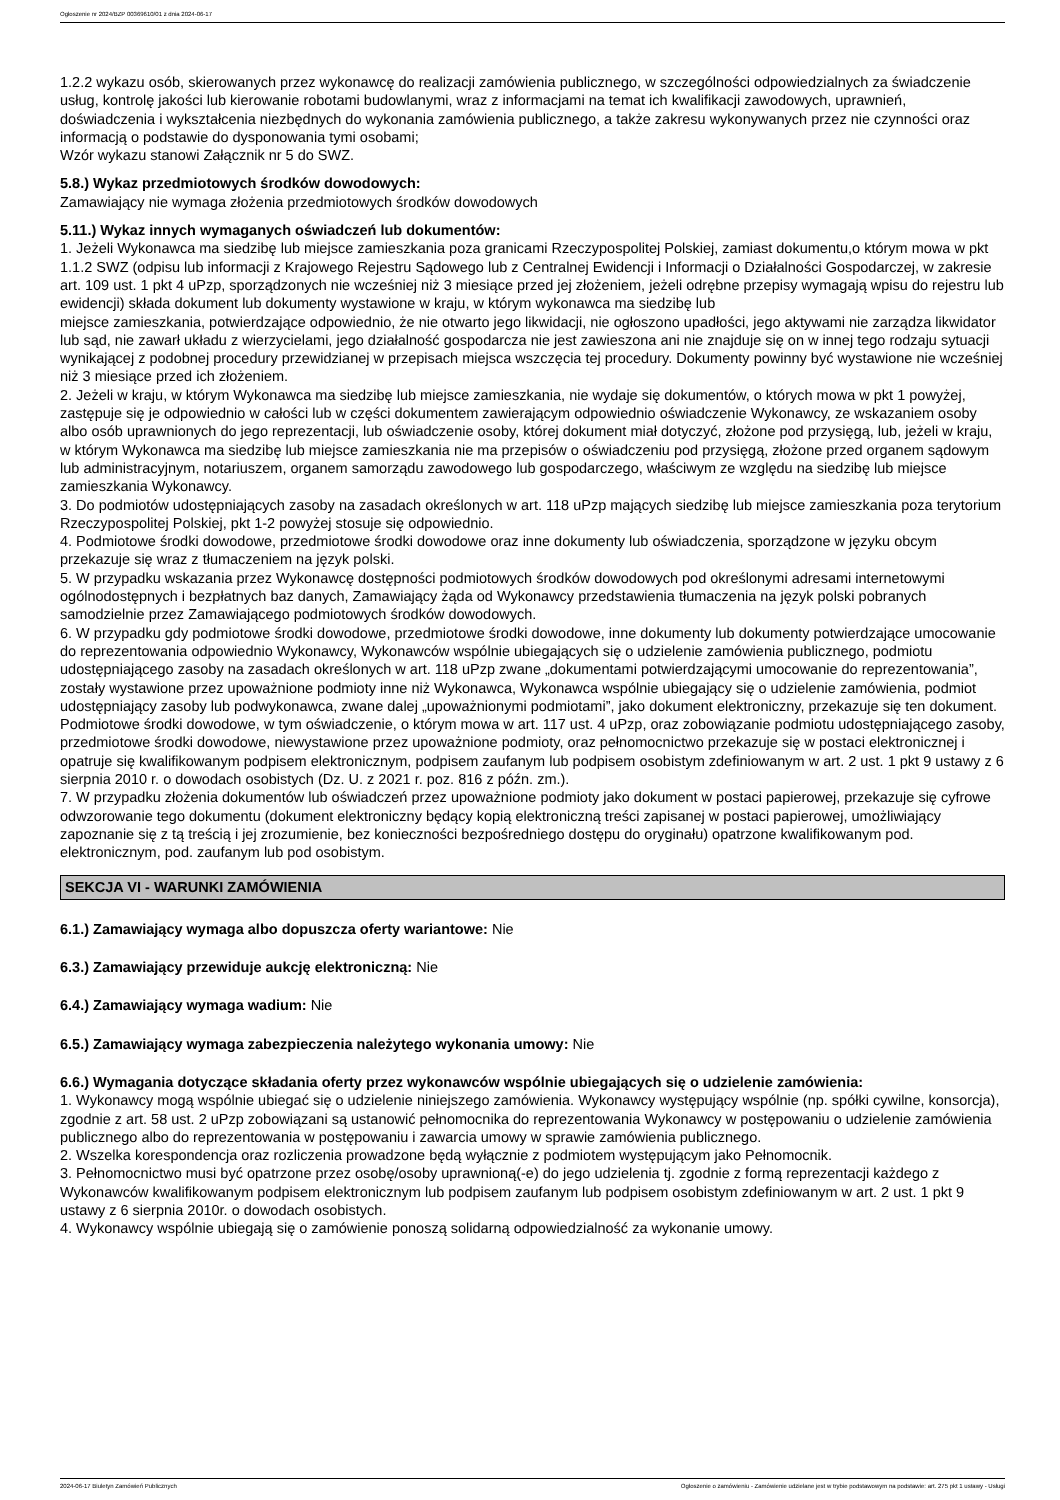Ogłoszenie nr 2024/BZP 00369610/01 z dnia 2024-06-17
1.2.2 wykazu osób, skierowanych przez wykonawcę do realizacji zamówienia publicznego, w szczególności odpowiedzialnych za świadczenie usług, kontrolę jakości lub kierowanie robotami budowlanymi, wraz z informacjami na temat ich kwalifikacji zawodowych, uprawnień, doświadczenia i wykształcenia niezbędnych do wykonania zamówienia publicznego, a także zakresu wykonywanych przez nie czynności oraz informacją o podstawie do dysponowania tymi osobami;
Wzór wykazu stanowi Załącznik nr 5 do SWZ.
5.8.) Wykaz przedmiotowych środków dowodowych:
Zamawiający nie wymaga złożenia przedmiotowych środków dowodowych
5.11.) Wykaz innych wymaganych oświadczeń lub dokumentów:
1. Jeżeli Wykonawca ma siedzibę lub miejsce zamieszkania poza granicami Rzeczypospolitej Polskiej, zamiast dokumentu,o którym mowa w pkt 1.1.2 SWZ (odpisu lub informacji z Krajowego Rejestru Sądowego lub z Centralnej Ewidencji i Informacji o Działalności Gospodarczej, w zakresie art. 109 ust. 1 pkt 4 uPzp, sporządzonych nie wcześniej niż 3 miesiące przed jej złożeniem, jeżeli odrębne przepisy wymagają wpisu do rejestru lub ewidencji) składa dokument lub dokumenty wystawione w kraju, w którym wykonawca ma siedzibę lub
miejsce zamieszkania, potwierdzające odpowiednio, że nie otwarto jego likwidacji, nie ogłoszono upadłości, jego aktywami nie zarządza likwidator lub sąd, nie zawarł układu z wierzycielami, jego działalność gospodarcza nie jest zawieszona ani nie znajduje się on w innej tego rodzaju sytuacji wynikającej z podobnej procedury przewidzianej w przepisach miejsca wszczęcia tej procedury. Dokumenty powinny być wystawione nie wcześniej niż 3 miesiące przed ich złożeniem.
2. Jeżeli w kraju, w którym Wykonawca ma siedzibę lub miejsce zamieszkania, nie wydaje się dokumentów, o których mowa w pkt 1 powyżej, zastępuje się je odpowiednio w całości lub w części dokumentem zawierającym odpowiednio oświadczenie Wykonawcy, ze wskazaniem osoby albo osób uprawnionych do jego reprezentacji, lub oświadczenie osoby, której dokument miał dotyczyć, złożone pod przysięgą, lub, jeżeli w kraju, w którym Wykonawca ma siedzibę lub miejsce zamieszkania nie ma przepisów o oświadczeniu pod przysięgą, złożone przed organem sądowym lub administracyjnym, notariuszem, organem samorządu zawodowego lub gospodarczego, właściwym ze względu na siedzibę lub miejsce zamieszkania Wykonawcy.
3. Do podmiotów udostępniających zasoby na zasadach określonych w art. 118 uPzp mających siedzibę lub miejsce zamieszkania poza terytorium Rzeczypospolitej Polskiej, pkt 1-2 powyżej stosuje się odpowiednio.
4. Podmiotowe środki dowodowe, przedmiotowe środki dowodowe oraz inne dokumenty lub oświadczenia, sporządzone w języku obcym przekazuje się wraz z tłumaczeniem na język polski.
5. W przypadku wskazania przez Wykonawcę dostępności podmiotowych środków dowodowych pod określonymi adresami internetowymi ogólnodostępnych i bezpłatnych baz danych, Zamawiający żąda od Wykonawcy przedstawienia tłumaczenia na język polski pobranych samodzielnie przez Zamawiającego podmiotowych środków dowodowych.
6. W przypadku gdy podmiotowe środki dowodowe, przedmiotowe środki dowodowe, inne dokumenty lub dokumenty potwierdzające umocowanie do reprezentowania odpowiednio Wykonawcy, Wykonawców wspólnie ubiegających się o udzielenie zamówienia publicznego, podmiotu udostępniającego zasoby na zasadach określonych w art. 118 uPzp zwane „dokumentami potwierdzającymi umocowanie do reprezentowania”, zostały wystawione przez upoważnione podmioty inne niż Wykonawca, Wykonawca wspólnie ubiegający się o udzielenie zamówienia, podmiot udostępniający zasoby lub podwykonawca, zwane dalej „upoważnionymi podmiotami”, jako dokument elektroniczny, przekazuje się ten dokument. Podmiotowe środki dowodowe, w tym oświadczenie, o którym mowa w art. 117 ust. 4 uPzp, oraz zobowiązanie podmiotu udostępniającego zasoby, przedmiotowe środki dowodowe, niewystawione przez upoważnione podmioty, oraz pełnomocnictwo przekazuje się w postaci elektronicznej i opatruje się kwalifikowanym podpisem elektronicznym, podpisem zaufanym lub podpisem osobistym zdefiniowanym w art. 2 ust. 1 pkt 9 ustawy z 6 sierpnia 2010 r. o dowodach osobistych (Dz. U. z 2021 r. poz. 816 z późn. zm.).
7. W przypadku złożenia dokumentów lub oświadczeń przez upoważnione podmioty jako dokument w postaci papierowej, przekazuje się cyfrowe odwzorowanie tego dokumentu (dokument elektroniczny będący kopią elektroniczną treści zapisanej w postaci papierowej, umożliwiający zapoznanie się z tą treścią i jej zrozumienie, bez konieczności bezpośredniego dostępu do oryginału) opatrzone kwalifikowanym pod. elektronicznym, pod. zaufanym lub pod osobistym.
SEKCJA VI - WARUNKI ZAMÓWIENIA
6.1.) Zamawiający wymaga albo dopuszcza oferty wariantowe: Nie
6.3.) Zamawiający przewiduje aukcję elektroniczną: Nie
6.4.) Zamawiający wymaga wadium: Nie
6.5.) Zamawiający wymaga zabezpieczenia należytego wykonania umowy: Nie
6.6.) Wymagania dotyczące składania oferty przez wykonawców wspólnie ubiegających się o udzielenie zamówienia:
1. Wykonawcy mogą wspólnie ubiegać się o udzielenie niniejszego zamówienia. Wykonawcy występujący wspólnie (np. spółki cywilne, konsorcja), zgodnie z art. 58 ust. 2 uPzp zobowiązani są ustanowić pełnomocnika do reprezentowania Wykonawcy w postępowaniu o udzielenie zamówienia publicznego albo do reprezentowania w postępowaniu i zawarcia umowy w sprawie zamówienia publicznego.
2. Wszelka korespondencja oraz rozliczenia prowadzone będą wyłącznie z podmiotem występującym jako Pełnomocnik.
3. Pełnomocnictwo musi być opatrzone przez osobę/osoby uprawnioną(-e) do jego udzielenia tj. zgodnie z formą reprezentacji każdego z Wykonawców kwalifikowanym podpisem elektronicznym lub podpisem zaufanym lub podpisem osobistym zdefiniowanym w art. 2 ust. 1 pkt 9 ustawy z 6 sierpnia 2010r. o dowodach osobistych.
4. Wykonawcy wspólnie ubiegają się o zamówienie ponoszą solidarną odpowiedzialność za wykonanie umowy.
2024-06-17 Biuletyn Zamówień Publicznych Ogłoszenie o zamówieniu - Zamówienie udzielane jest w trybie podstawowym na podstawie: art. 275 pkt 1 ustawy - Usługi